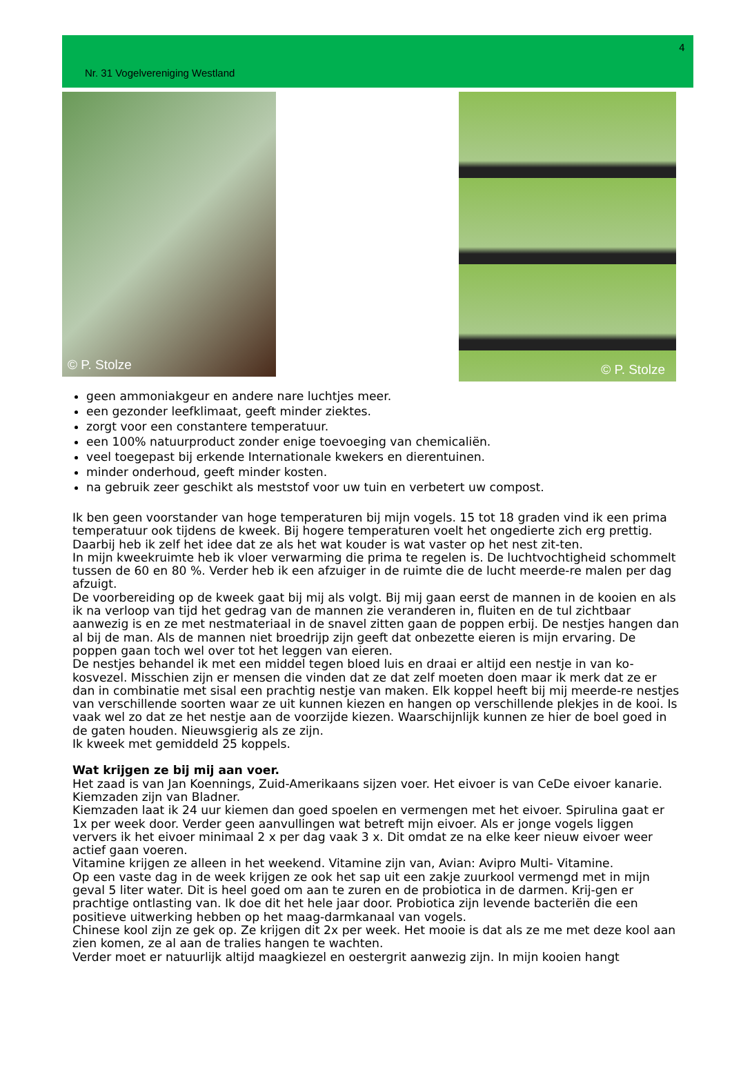4
Nr. 31 Vogelvereniging Westland
© P. Stolze
© P. Stolze
geen ammoniakgeur en andere nare luchtjes meer.
een gezonder leefklimaat, geeft minder ziektes.
zorgt voor een constantere temperatuur.
een 100% natuurproduct zonder enige toevoeging van chemicaliën.
veel toegepast bij erkende Internationale kwekers en dierentuinen.
minder onderhoud, geeft minder kosten.
na gebruik zeer geschikt als meststof voor uw tuin en verbetert uw compost.
Ik ben geen voorstander van hoge temperaturen bij mijn vogels. 15 tot 18 graden vind ik een prima temperatuur ook tijdens de kweek. Bij hogere temperaturen voelt het ongedierte zich erg prettig. Daarbij heb ik zelf het idee dat ze als het wat kouder is wat vaster op het nest zit-ten.
In mijn kweekruimte heb ik vloer verwarming die prima te regelen is. De luchtvochtigheid schommelt tussen de 60 en 80 %. Verder heb ik een afzuiger in de ruimte die de lucht meerde-re malen per dag afzuigt.
De voorbereiding op de kweek gaat bij mij als volgt. Bij mij gaan eerst de mannen in de kooien en als ik na verloop van tijd het gedrag van de mannen zie veranderen in, fluiten en de tul zichtbaar aanwezig is en ze met nestmateriaal in de snavel zitten gaan de poppen erbij. De nestjes hangen dan al bij de man. Als de mannen niet broedrijp zijn geeft dat onbezette eieren is mijn ervaring. De poppen gaan toch wel over tot het leggen van eieren.
De nestjes behandel ik met een middel tegen bloed luis en draai er altijd een nestje in van ko-kosvezel. Misschien zijn er mensen die vinden dat ze dat zelf moeten doen maar ik merk dat ze er dan in combinatie met sisal een prachtig nestje van maken. Elk koppel heeft bij mij meerde-re nestjes van verschillende soorten waar ze uit kunnen kiezen en hangen op verschillende plekjes in de kooi. Is vaak wel zo dat ze het nestje aan de voorzijde kiezen. Waarschijnlijk kunnen ze hier de boel goed in de gaten houden. Nieuwsgierig als ze zijn.
Ik kweek met gemiddeld 25 koppels.
Wat krijgen ze bij mij aan voer.
Het zaad is van Jan Koennings, Zuid-Amerikaans sijzen voer. Het eivoer is van CeDe eivoer kanarie. Kiemzaden zijn van Bladner.
Kiemzaden laat ik 24 uur kiemen dan goed spoelen en vermengen met het eivoer. Spirulina gaat er 1x per week door. Verder geen aanvullingen wat betreft mijn eivoer. Als er jonge vogels liggen ververs ik het eivoer minimaal 2 x per dag vaak 3 x. Dit omdat ze na elke keer nieuw eivoer weer actief gaan voeren.
Vitamine krijgen ze alleen in het weekend. Vitamine zijn van, Avian: Avipro Multi- Vitamine.
Op een vaste dag in de week krijgen ze ook het sap uit een zakje zuurkool vermengd met in mijn geval 5 liter water. Dit is heel goed om aan te zuren en de probiotica in de darmen. Krij-gen er prachtige ontlasting van. Ik doe dit het hele jaar door. Probiotica zijn levende bacteriën die een positieve uitwerking hebben op het maag-darmkanaal van vogels.
Chinese kool zijn ze gek op. Ze krijgen dit 2x per week. Het mooie is dat als ze me met deze kool aan zien komen, ze al aan de tralies hangen te wachten.
Verder moet er natuurlijk altijd maagkiezel en oestergrit aanwezig zijn. In mijn kooien hangt